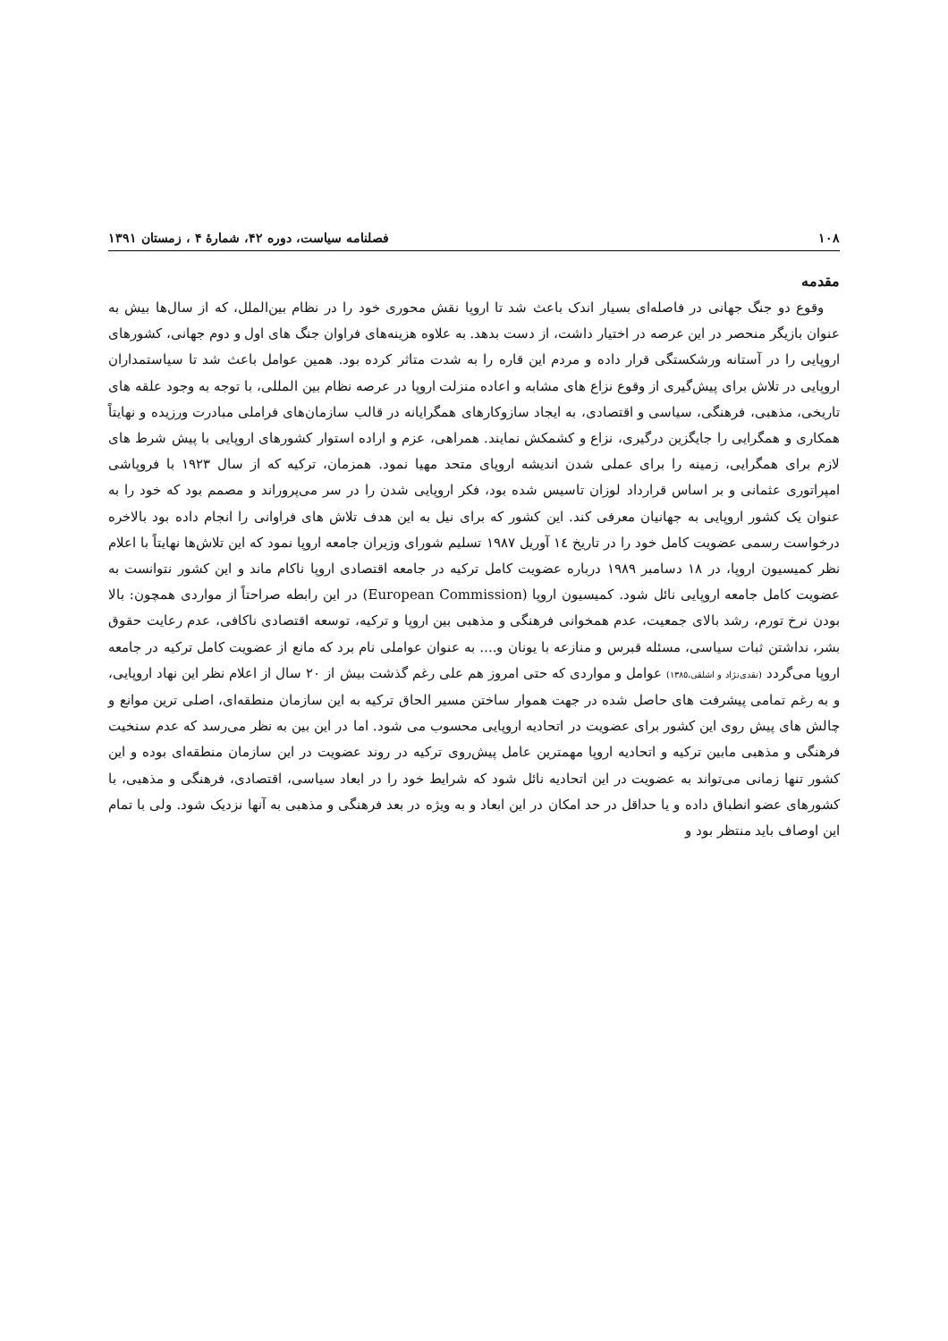۱۰۸ فصلنامه سیاست، دوره ۴۲، شمارهٔ ۴ ، زمستان ۱۳۹۱
مقدمه
وقوع دو جنگ جهانی در فاصله‌ای بسیار اندک باعث شد تا اروپا نقش محوری خود را در نظام بین‌الملل، که از سال‌ها بیش به عنوان بازیگر منحصر در این عرصه در اختیار داشت، از دست بدهد. به علاوه هزینه‌های فراوان جنگ های اول و دوم جهانی، کشورهای اروپایی را در آستانه ورشکستگی قرار داده و مردم این قاره را به شدت متاثر کرده بود. همین عوامل باعث شد تا سیاستمداران اروپایی در تلاش برای پیش‌گیری از وقوع نزاع های مشابه و اعاده منزلت اروپا در عرصه نظام بین المللی، با توجه به وجود علقه های تاریخی، مذهبی، فرهنگی، سیاسی و اقتصادی، به ایجاد سازوکارهای همگرایانه در قالب سازمان‌های فراملی مبادرت ورزیده و نهایتاً همکاری و همگرایی را جایگزین درگیری، نزاع و کشمکش نمایند. همراهی، عزم و اراده استوار کشورهای اروپایی با پیش شرط های لازم برای همگرایی، زمینه را برای عملی شدن اندیشه اروپای متحد مهیا نمود. همزمان، ترکیه که از سال ۱۹۲۳ با فروپاشی امپراتوری عثمانی و بر اساس قرارداد لوزان تاسیس شده بود، فکر اروپایی شدن را در سر می‌پروراند و مصمم بود که خود را به عنوان یک کشور اروپایی به جهانیان معرفی کند. این کشور که برای نیل به این هدف تلاش های فراوانی را انجام داده بود بالاخره درخواست رسمی عضویت کامل خود را در تاریخ ١٤ آوریل ١٩٨٧ تسلیم شورای وزیران جامعه اروپا نمود که این تلاش‌ها نهایتاً با اعلام نظر کمیسیون اروپا، در ١٨ دسامبر ١٩٨٩ درباره عضویت کامل ترکیه در جامعه اقتصادی اروپا ناکام ماند و این کشور نتوانست به عضویت کامل جامعه اروپایی نائل شود. کمیسیون اروپا (European Commission) در این رابطه صراحتاً از مواردی همچون: بالا بودن نرخ تورم، رشد بالای جمعیت، عدم همخوانی فرهنگی و مذهبی بین اروپا و ترکیه، توسعه اقتصادی ناکافی، عدم رعایت حقوق بشر، نداشتن ثبات سیاسی، مسئله قبرس و منازعه با یونان و.... به عنوان عواملی نام برد که مانع از عضویت کامل ترکیه در جامعه اروپا می‌گردد (نقدی‌نژاد و اشلقی،١٣٨٥) عوامل و مواردی که حتی امروز هم علی رغم گذشت بیش از ۲۰ سال از اعلام نظر این نهاد اروپایی، و به رغم تمامی پیشرفت های حاصل شده در جهت هموار ساختن مسیر الحاق ترکیه به این سازمان منطقه‌ای، اصلی ترین موانع و چالش های پیش روی این کشور برای عضویت در اتحادیه اروپایی محسوب می شود. اما در این بین به نظر می‌رسد که عدم سنخیت فرهنگی و مذهبی مابین ترکیه و اتحادیه اروپا مهمترین عامل پیش‌روی ترکیه در روند عضویت در این سازمان منطقه‌ای بوده و این کشور تنها زمانی می‌تواند به عضویت در این اتحادیه نائل شود که شرایط خود را در ابعاد سیاسی، اقتصادی، فرهنگی و مذهبی، با کشورهای عضو انطباق داده و یا حداقل در حد امکان در این ابعاد و به ویژه در بعد فرهنگی و مذهبی به آنها نزدیک شود. ولی با تمام این اوصاف باید منتظر بود و